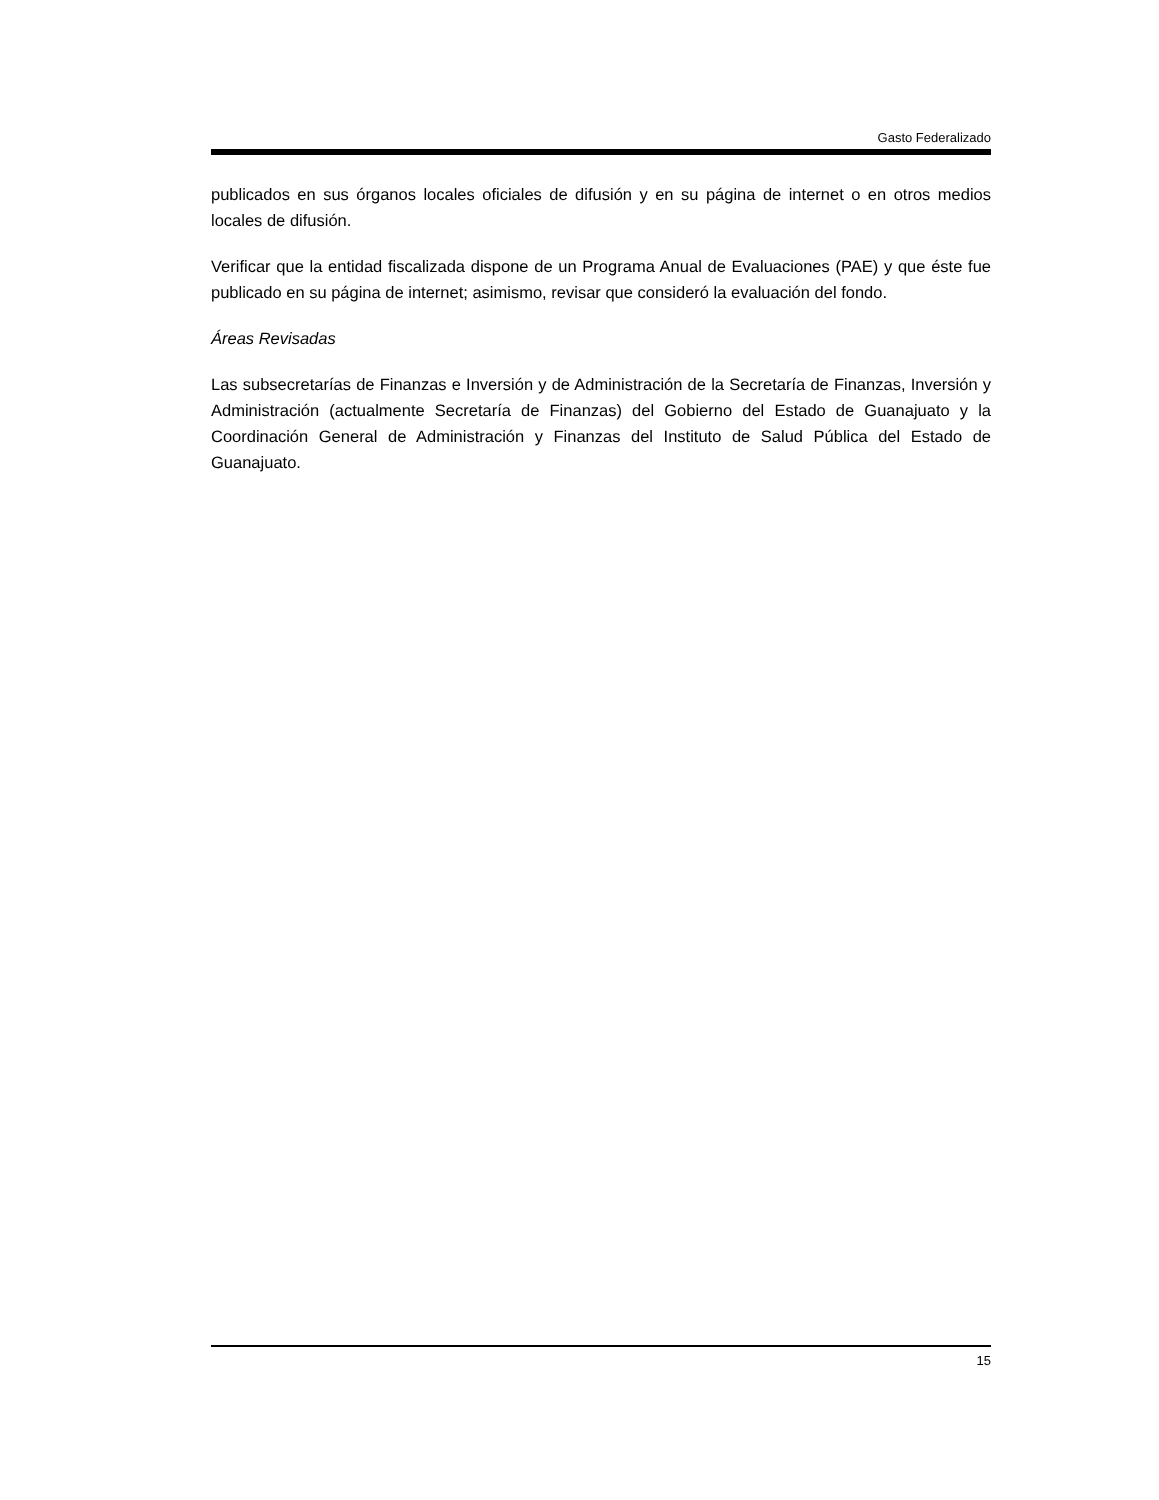Gasto Federalizado
publicados en sus órganos locales oficiales de difusión y en su página de internet o en otros medios locales de difusión.
Verificar que la entidad fiscalizada dispone de un Programa Anual de Evaluaciones (PAE) y que éste fue publicado en su página de internet; asimismo, revisar que consideró la evaluación del fondo.
Áreas Revisadas
Las subsecretarías de Finanzas e Inversión y de Administración de la Secretaría de Finanzas, Inversión y Administración (actualmente Secretaría de Finanzas) del Gobierno del Estado de Guanajuato y la Coordinación General de Administración y Finanzas del Instituto de Salud Pública del Estado de Guanajuato.
15